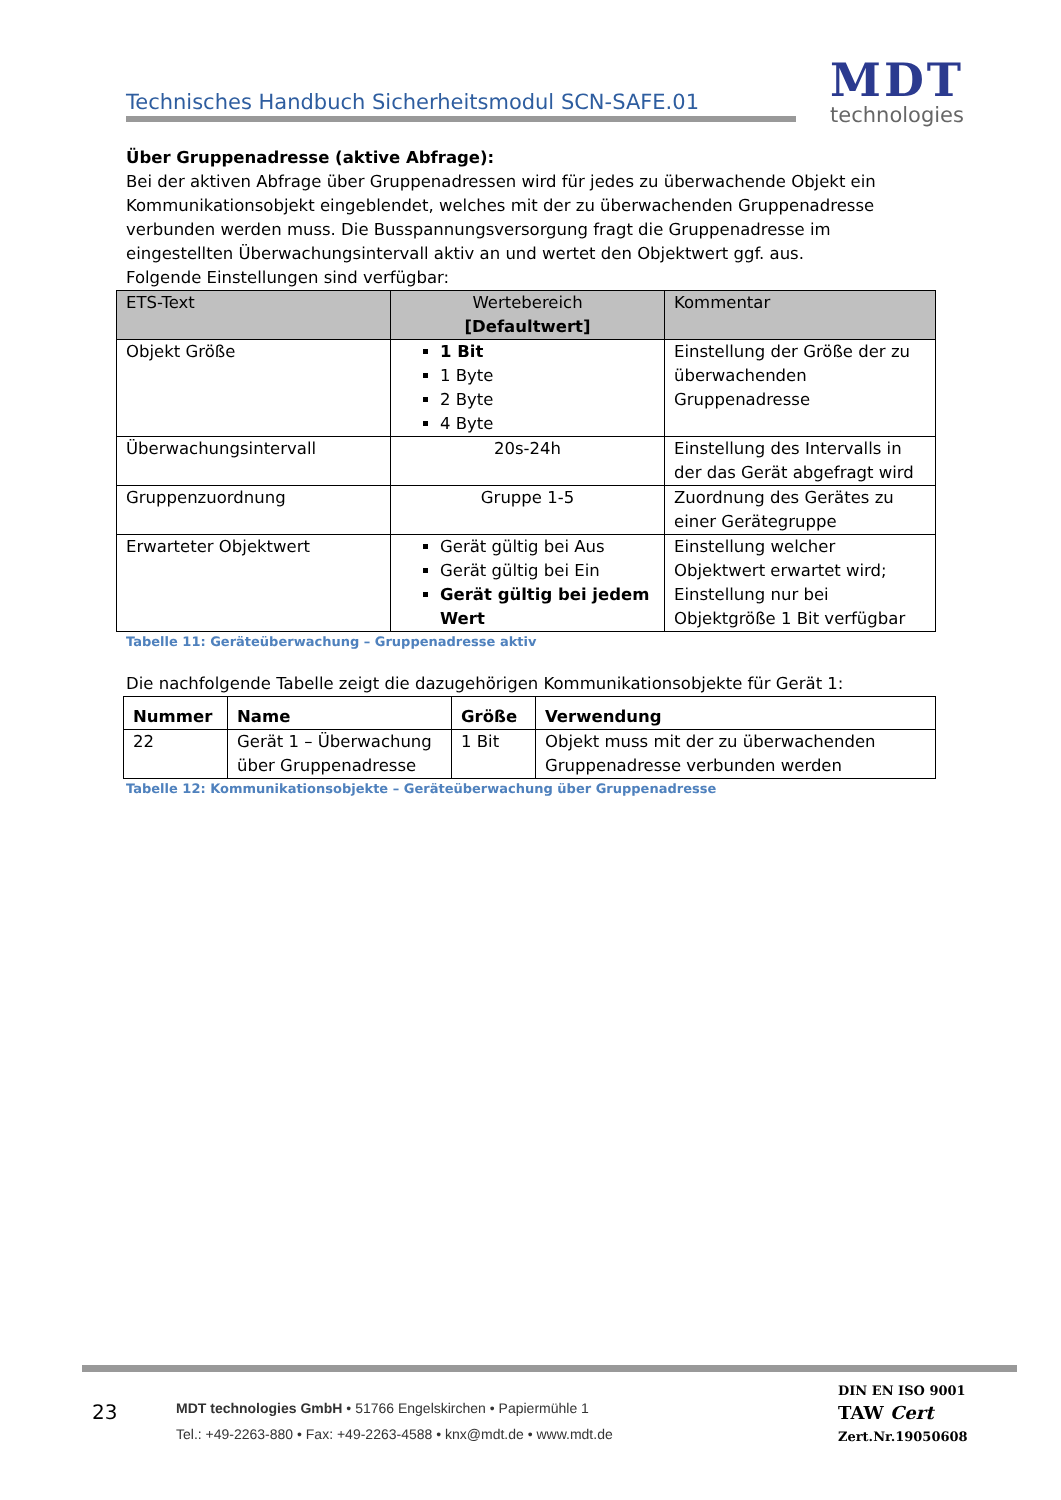Technisches Handbuch Sicherheitsmodul SCN-SAFE.01
MDT
technologies
Über Gruppenadresse (aktive Abfrage):
Bei der aktiven Abfrage über Gruppenadressen wird für jedes zu überwachende Objekt ein Kommunikationsobjekt eingeblendet, welches mit der zu überwachenden Gruppenadresse verbunden werden muss. Die Busspannungsversorgung fragt die Gruppenadresse im eingestellten Überwachungsintervall aktiv an und wertet den Objektwert ggf. aus.
Folgende Einstellungen sind verfügbar:
| ETS-Text | Wertebereich [Defaultwert] | Kommentar |
| --- | --- | --- |
| Objekt Größe | 1 Bit 1 Byte 2 Byte 4 Byte | Einstellung der Größe der zu überwachenden Gruppenadresse |
| Überwachungsintervall | 20s-24h | Einstellung des Intervalls in der das Gerät abgefragt wird |
| Gruppenzuordnung | Gruppe 1-5 | Zuordnung des Gerätes zu einer Gerätegruppe |
| Erwarteter Objektwert | Gerät gültig bei Aus Gerät gültig bei Ein Gerät gültig bei jedem Wert | Einstellung welcher Objektwert erwartet wird; Einstellung nur bei Objektgröße 1 Bit verfügbar |
Tabelle 11: Geräteüberwachung – Gruppenadresse aktiv
Die nachfolgende Tabelle zeigt die dazugehörigen Kommunikationsobjekte für Gerät 1:
| Nummer | Name | Größe | Verwendung |
| --- | --- | --- | --- |
| 22 | Gerät 1 – Überwachung über Gruppenadresse | 1 Bit | Objekt muss mit der zu überwachenden Gruppenadresse verbunden werden |
Tabelle 12: Kommunikationsobjekte – Geräteüberwachung über Gruppenadresse
23
MDT technologies GmbH • 51766 Engelskirchen • Papiermühle 1
Tel.: +49-2263-880 • Fax: +49-2263-4588 • knx@mdt.de • www.mdt.de
DIN EN ISO 9001
TAW Cert
Zert.Nr.19050608